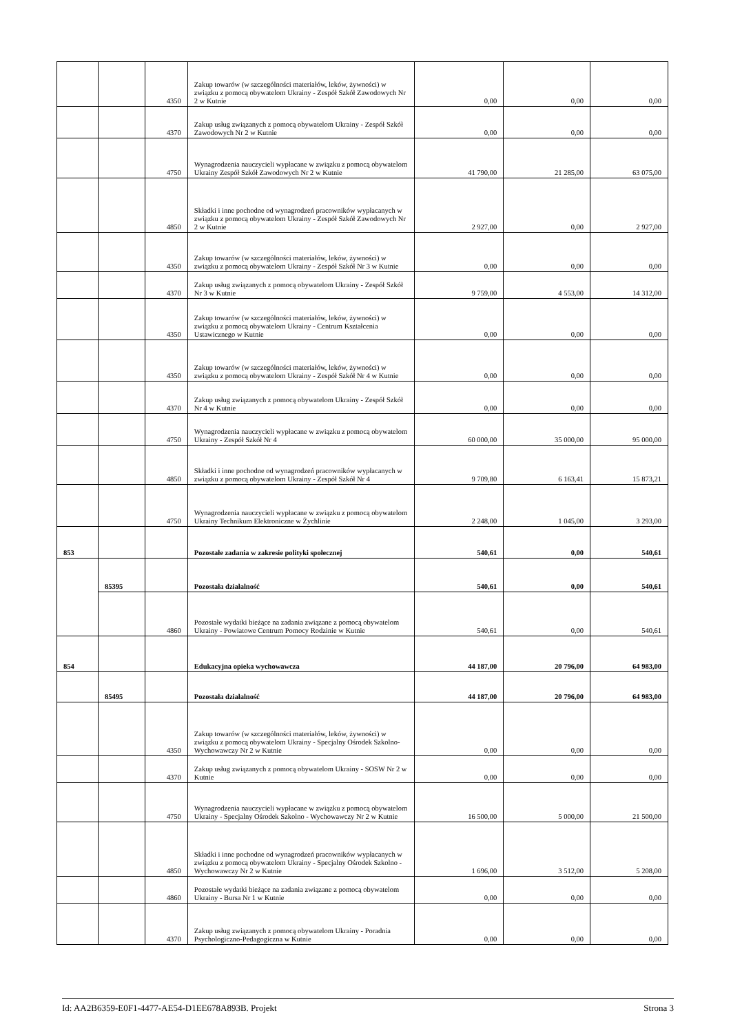| | | 4350 | Zakup towarów (w szczególności materiałów, leków, żywności) w związku z pomocą obywatelom Ukrainy - Zespół Szkół Zawodowych Nr 2 w Kutnie | 0,00 | 0,00 | 0,00 |
| | | 4370 | Zakup usług związanych z pomocą obywatelom Ukrainy - Zespół Szkół Zawodowych Nr 2 w Kutnie | 0,00 | 0,00 | 0,00 |
| | | 4750 | Wynagrodzenia nauczycieli wypłacane w związku z pomocą obywatelom Ukrainy Zespół Szkół Zawodowych Nr 2 w Kutnie | 41 790,00 | 21 285,00 | 63 075,00 |
| | | 4850 | Składki i inne pochodne od wynagrodzeń pracowników wypłacanych w związku z pomocą obywatelom Ukrainy - Zespół Szkół Zawodowych Nr 2 w Kutnie | 2 927,00 | 0,00 | 2 927,00 |
| | | 4350 | Zakup towarów (w szczególności materiałów, leków, żywności) w związku z pomocą obywatelom Ukrainy - Zespół Szkół Nr 3 w Kutnie | 0,00 | 0,00 | 0,00 |
| | | 4370 | Zakup usług związanych z pomocą obywatelom Ukrainy - Zespół Szkół Nr 3 w Kutnie | 9 759,00 | 4 553,00 | 14 312,00 |
| | | 4350 | Zakup towarów (w szczególności materiałów, leków, żywności) w związku z pomocą obywatelom Ukrainy - Centrum Kształcenia Ustawicznego w Kutnie | 0,00 | 0,00 | 0,00 |
| | | 4350 | Zakup towarów (w szczególności materiałów, leków, żywności) w związku z pomocą obywatelom Ukrainy - Zespół Szkół Nr 4 w Kutnie | 0,00 | 0,00 | 0,00 |
| | | 4370 | Zakup usług związanych z pomocą obywatelom Ukrainy - Zespół Szkół Nr 4 w Kutnie | 0,00 | 0,00 | 0,00 |
| | | 4750 | Wynagrodzenia nauczycieli wypłacane w związku z pomocą obywatelom Ukrainy - Zespół Szkół Nr 4 | 60 000,00 | 35 000,00 | 95 000,00 |
| | | 4850 | Składki i inne pochodne od wynagrodzeń pracowników wypłacanych w związku z pomocą obywatelom Ukrainy - Zespół Szkół Nr 4 | 9 709,80 | 6 163,41 | 15 873,21 |
| | | 4750 | Wynagrodzenia nauczycieli wypłacane w związku z pomocą obywatelom Ukrainy Technikum Elektroniczne w Żychlinie | 2 248,00 | 1 045,00 | 3 293,00 |
| 853 | | | Pozostałe zadania w zakresie polityki społecznej | 540,61 | 0,00 | 540,61 |
| | 85395 | | Pozostała działalność | 540,61 | 0,00 | 540,61 |
| | | 4860 | Pozostałe wydatki bieżące na zadania związane z pomocą obywatelom Ukrainy - Powiatowe Centrum Pomocy Rodzinie w Kutnie | 540,61 | 0,00 | 540,61 |
| 854 | | | Edukacyjna opieka wychowawcza | 44 187,00 | 20 796,00 | 64 983,00 |
| | 85495 | | Pozostała działalność | 44 187,00 | 20 796,00 | 64 983,00 |
| | | 4350 | Zakup towarów (w szczególności materiałów, leków, żywności) w związku z pomocą obywatelom Ukrainy - Specjalny Ośrodek Szkolno-Wychowawczy Nr 2 w Kutnie | 0,00 | 0,00 | 0,00 |
| | | 4370 | Zakup usług związanych z pomocą obywatelom Ukrainy - SOSW Nr 2 w Kutnie | 0,00 | 0,00 | 0,00 |
| | | 4750 | Wynagrodzenia nauczycieli wypłacane w związku z pomocą obywatelom Ukrainy - Specjalny Ośrodek Szkolno - Wychowawczy Nr 2 w Kutnie | 16 500,00 | 5 000,00 | 21 500,00 |
| | | 4850 | Składki i inne pochodne od wynagrodzeń pracowników wypłacanych w związku z pomocą obywatelom Ukrainy - Specjalny Ośrodek Szkolno - Wychowawczy Nr 2 w Kutnie | 1 696,00 | 3 512,00 | 5 208,00 |
| | | 4860 | Pozostałe wydatki bieżące na zadania związane z pomocą obywatelom Ukrainy - Bursa Nr 1 w Kutnie | 0,00 | 0,00 | 0,00 |
| | | 4370 | Zakup usług związanych z pomocą obywatelom Ukrainy - Poradnia Psychologiczno-Pedagogiczna w Kutnie | 0,00 | 0,00 | 0,00 |
Id: AA2B6359-E0F1-4477-AE54-D1EE678A893B. Projekt Strona 3